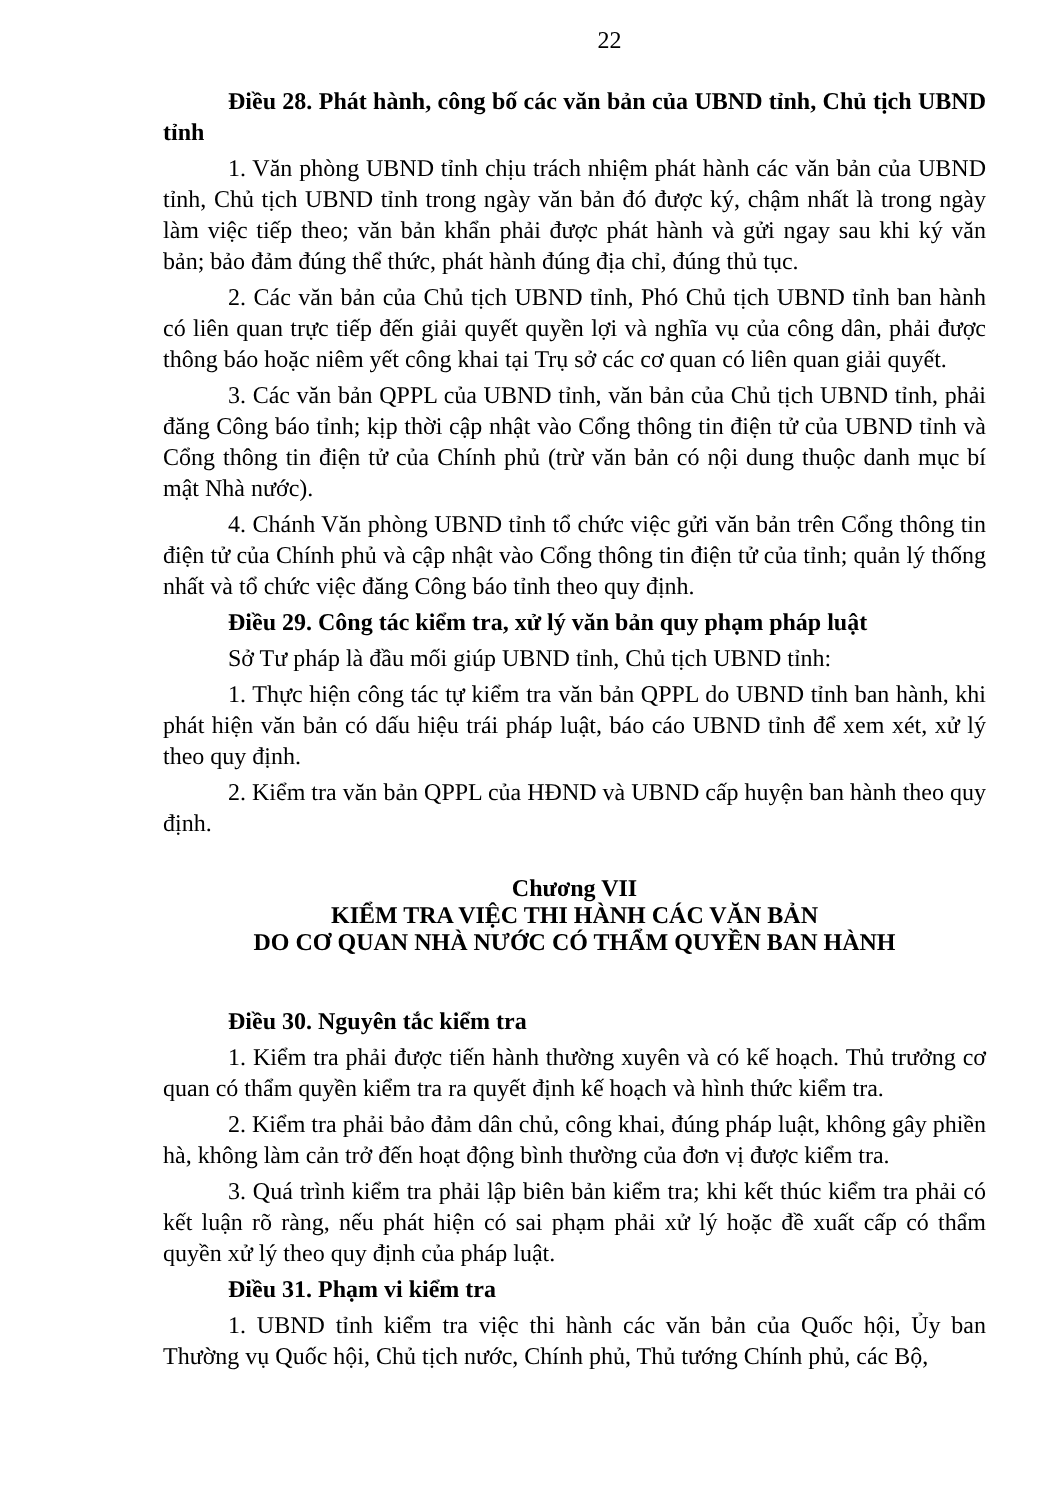22
Điều 28. Phát hành, công bố các văn bản của UBND tỉnh, Chủ tịch UBND tỉnh
1. Văn phòng UBND tỉnh chịu trách nhiệm phát hành các văn bản của UBND tỉnh, Chủ tịch UBND tỉnh trong ngày văn bản đó được ký, chậm nhất là trong ngày làm việc tiếp theo; văn bản khẩn phải được phát hành và gửi ngay sau khi ký văn bản; bảo đảm đúng thể thức, phát hành đúng địa chỉ, đúng thủ tục.
2. Các văn bản của Chủ tịch UBND tỉnh, Phó Chủ tịch UBND tỉnh ban hành có liên quan trực tiếp đến giải quyết quyền lợi và nghĩa vụ của công dân, phải được thông báo hoặc niêm yết công khai tại Trụ sở các cơ quan có liên quan giải quyết.
3. Các văn bản QPPL của UBND tỉnh, văn bản của Chủ tịch UBND tỉnh, phải đăng Công báo tỉnh; kịp thời cập nhật vào Cổng thông tin điện tử của UBND tỉnh và Cổng thông tin điện tử của Chính phủ (trừ văn bản có nội dung thuộc danh mục bí mật Nhà nước).
4. Chánh Văn phòng UBND tỉnh tổ chức việc gửi văn bản trên Cổng thông tin điện tử của Chính phủ và cập nhật vào Cổng thông tin điện tử của tỉnh; quản lý thống nhất và tổ chức việc đăng Công báo tỉnh theo quy định.
Điều 29. Công tác kiểm tra, xử lý văn bản quy phạm pháp luật
Sở Tư pháp là đầu mối giúp UBND tỉnh, Chủ tịch UBND tỉnh:
1. Thực hiện công tác tự kiểm tra văn bản QPPL do UBND tỉnh ban hành, khi phát hiện văn bản có dấu hiệu trái pháp luật, báo cáo UBND tỉnh để xem xét, xử lý theo quy định.
2. Kiểm tra văn bản QPPL của HĐND và UBND cấp huyện ban hành theo quy định.
Chương VII
KIỂM TRA VIỆC THI HÀNH CÁC VĂN BẢN
DO CƠ QUAN NHÀ NƯỚC CÓ THẨM QUYỀN BAN HÀNH
Điều 30. Nguyên tắc kiểm tra
1. Kiểm tra phải được tiến hành thường xuyên và có kế hoạch. Thủ trưởng cơ quan có thẩm quyền kiểm tra ra quyết định kế hoạch và hình thức kiểm tra.
2. Kiểm tra phải bảo đảm dân chủ, công khai, đúng pháp luật, không gây phiền hà, không làm cản trở đến hoạt động bình thường của đơn vị được kiểm tra.
3. Quá trình kiểm tra phải lập biên bản kiểm tra; khi kết thúc kiểm tra phải có kết luận rõ ràng, nếu phát hiện có sai phạm phải xử lý hoặc đề xuất cấp có thẩm quyền xử lý theo quy định của pháp luật.
Điều 31. Phạm vi kiểm tra
1. UBND tỉnh kiểm tra việc thi hành các văn bản của Quốc hội, Ủy ban Thường vụ Quốc hội, Chủ tịch nước, Chính phủ, Thủ tướng Chính phủ, các Bộ,